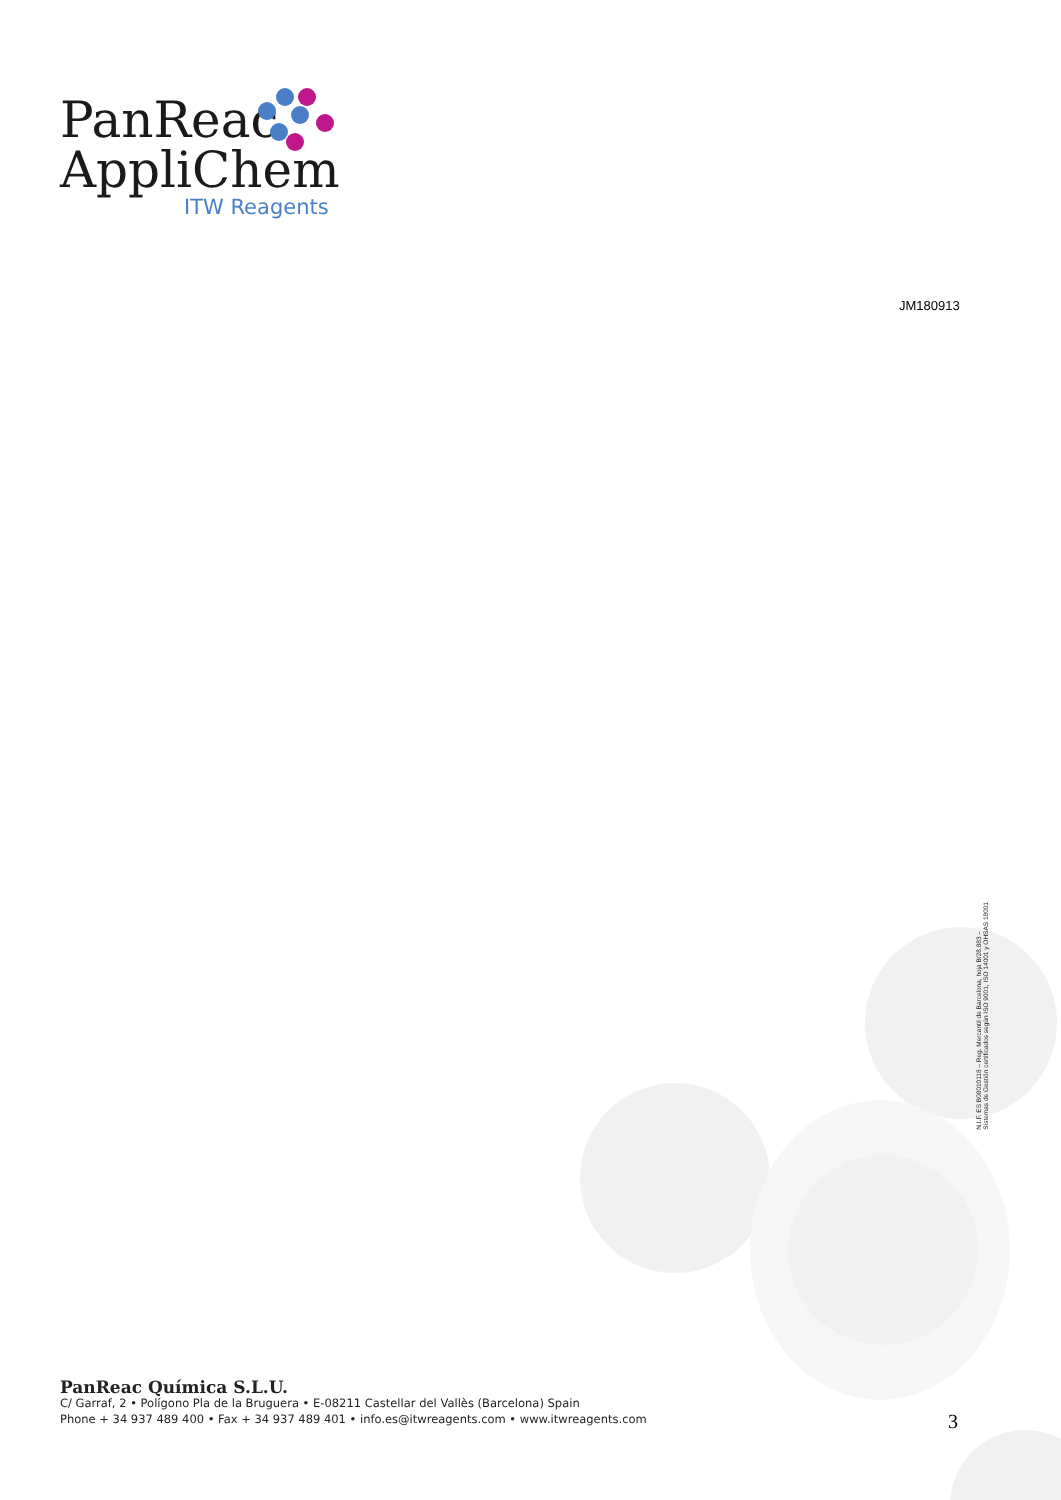PanReac
AppliChem
ITW Reagents
JM180913
N.I.F. ES B08010118 – Reg. Mercantil de Barcelona, hoja B/28.883 –
Sistemas de Gestión certificados según ISO 9001, ISO 14001 y OHSAS 18001
PanReac Química S.L.U.
C/ Garraf, 2 • Polígono Pla de la Bruguera • E-08211 Castellar del Vallès (Barcelona) Spain
Phone + 34 937 489 400 • Fax + 34 937 489 401 • info.es@itwreagents.com • www.itwreagents.com
3